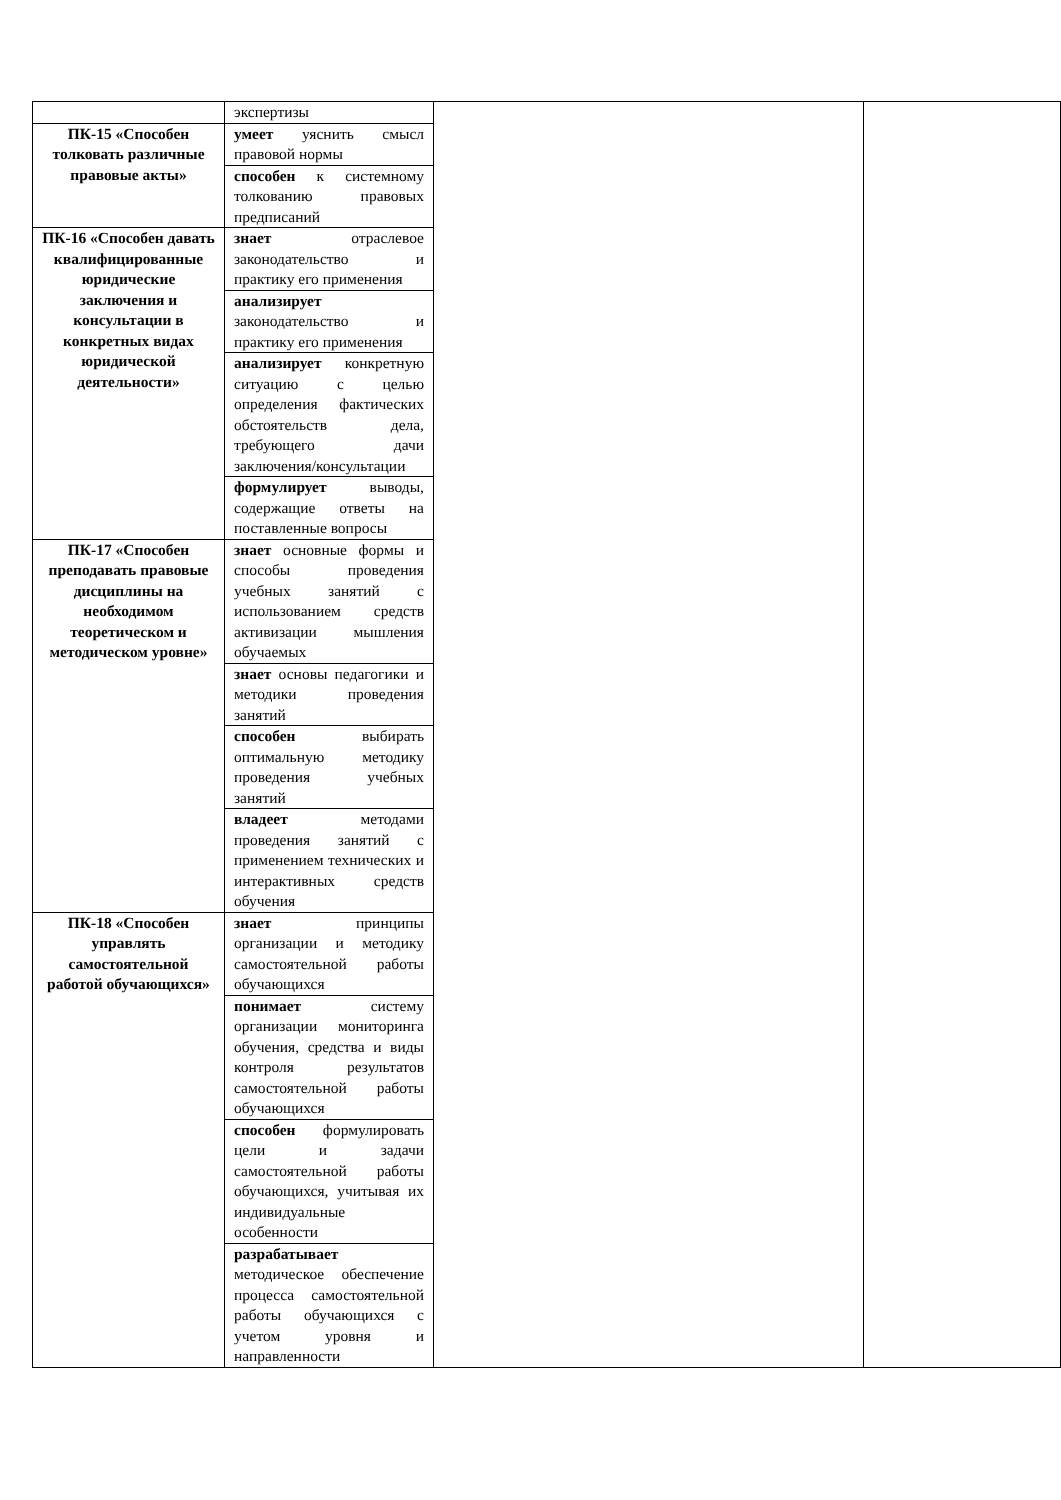| | экспертизы | | |
| ПК-15 «Способен толковать различные правовые акты» | умеет уяснить смысл правовой нормы | | |
| | способен к системному толкованию правовых предписаний | | |
| ПК-16 «Способен давать квалифицированные юридические заключения и консультации в конкретных видах юридической деятельности» | знает отраслевое законодательство и практику его применения | | |
| | анализирует законодательство и практику его применения | | |
| | анализирует конкретную ситуацию с целью определения фактических обстоятельств дела, требующего дачи заключения/консультации | | |
| | формулирует выводы, содержащие ответы на поставленные вопросы | | |
| ПК-17 «Способен преподавать правовые дисциплины на необходимом теоретическом и методическом уровне» | знает основные формы и способы проведения учебных занятий с использованием средств активизации мышления обучаемых | | |
| | знает основы педагогики и методики проведения занятий | | |
| | способен выбирать оптимальную методику проведения учебных занятий | | |
| | владеет методами проведения занятий с применением технических и интерактивных средств обучения | | |
| ПК-18 «Способен управлять самостоятельной работой обучающихся» | знает принципы организации и методику самостоятельной работы обучающихся | | |
| | понимает систему организации мониторинга обучения, средства и виды контроля результатов самостоятельной работы обучающихся | | |
| | способен формулировать цели и задачи самостоятельной работы обучающихся, учитывая их индивидуальные особенности | | |
| | разрабатывает методическое обеспечение процесса самостоятельной работы обучающихся с учетом уровня и направленности | | |